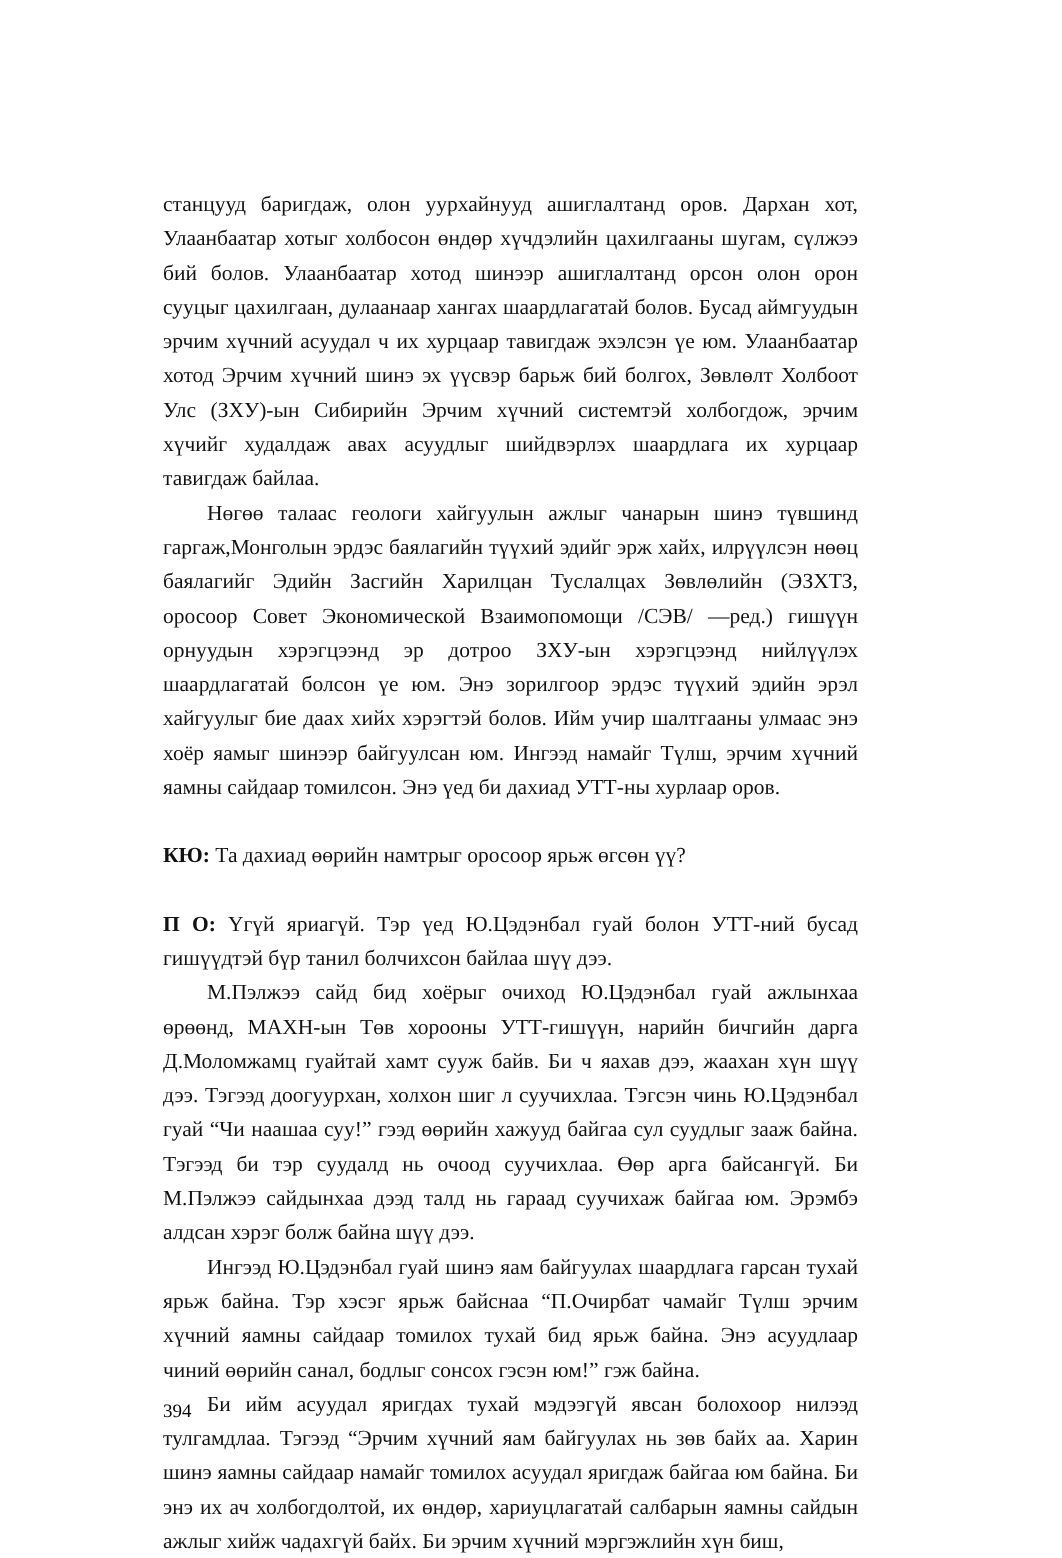станцууд баригдаж, олон уурхайнууд ашиглалтанд оров. Дархан хот, Улаанбаатар хотыг холбосон өндөр хүчдэлийн цахилгааны шугам, сүлжээ бий болов. Улаанбаатар хотод шинээр ашиглалтанд орсон олон орон сууцыг цахилгаан, дулаанаар хангах шаардлагатай болов. Бусад аймгуудын эрчим хүчний асуудал ч их хурцаар тавигдаж эхэлсэн үе юм. Улаанбаатар хотод Эрчим хүчний шинэ эх үүсвэр барьж бий болгох, Зөвлөлт Холбоот Улс (ЗХУ)-ын Сибирийн Эрчим хүчний системтэй холбогдож, эрчим хүчийг худалдаж авах асуудлыг шийдвэрлэх шаардлага их хурцаар тавигдаж байлаа.
Нөгөө талаас геологи хайгуулын ажлыг чанарын шинэ түвшинд гаргаж,Монголын эрдэс баялагийн түүхий эдийг эрж хайх, илрүүлсэн нөөц баялагийг Эдийн Засгийн Харилцан Туслалцах Зөвлөлийн (ЭЗХТЗ, оросоор Совет Экономической Взаимопомощи /СЭВ/ —ред.) гишүүн орнуудын хэрэгцээнд эр дотроо ЗХУ-ын хэрэгцээнд нийлүүлэх шаардлагатай болсон үе юм. Энэ зорилгоор эрдэс түүхий эдийн эрэл хайгуулыг бие даах хийх хэрэгтэй болов. Ийм учир шалтгааны улмаас энэ хоёр яамыг шинээр байгуулсан юм. Ингээд намайг Түлш, эрчим хүчний яамны сайдаар томилсон. Энэ үед би дахиад УТТ-ны хурлаар оров.
КЮ: Та дахиад өөрийн намтрыг оросоор ярьж өгсөн үү?
П О: Үгүй яриагүй. Тэр үед Ю.Цэдэнбал гуай болон УТТ-ний бусад гишүүдтэй бүр танил болчихсон байлаа шүү дээ.
М.Пэлжээ сайд бид хоёрыг очиход Ю.Цэдэнбал гуай ажлынхаа өрөөнд, МАХН-ын Төв хорооны УТТ-гишүүн, нарийн бичгийн дарга Д.Моломжамц гуайтай хамт сууж байв. Би ч яахав дээ, жаахан хүн шүү дээ. Тэгээд доогуурхан, холхон шиг л суучихлаа. Тэгсэн чинь Ю.Цэдэнбал гуай “Чи наашаа суу!” гээд өөрийн хажууд байгаа сул суудлыг зааж байна. Тэгээд би тэр суудалд нь очоод суучихлаа. Өөр арга байсангүй. Би М.Пэлжээ сайдынхаа дээд талд нь гараад суучихаж байгаа юм. Эрэмбэ алдсан хэрэг болж байна шүү дээ.
Ингээд Ю.Цэдэнбал гуай шинэ яам байгуулах шаардлага гарсан тухай ярьж байна. Тэр хэсэг ярьж байснаа “П.Очирбат чамайг Түлш эрчим хүчний яамны сайдаар томилох тухай бид ярьж байна. Энэ асуудлаар чиний өөрийн санал, бодлыг сонсох гэсэн юм!” гэж байна.
Би ийм асуудал яригдах тухай мэдээгүй явсан болохоор нилээд тулгамдлаа. Тэгээд “Эрчим хүчний яам байгуулах нь зөв байх аа. Харин шинэ яамны сайдаар намайг томилох асуудал яригдаж байгаа юм байна. Би энэ их ач холбогдолтой, их өндөр, хариуцлагатай салбарын яамны сайдын ажлыг хийж чадахгүй байх. Би эрчим хүчний мэргэжлийн хүн биш,
394